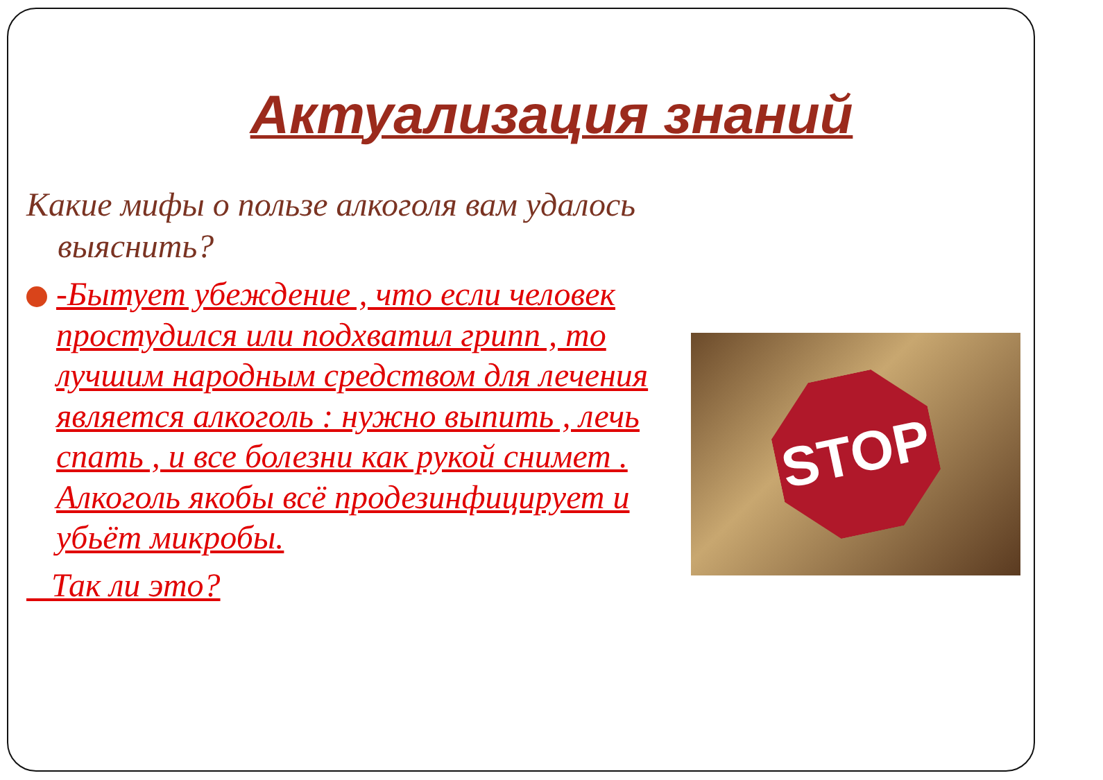Актуализация знаний
Какие мифы о пользе алкоголя вам удалось выяснить?
-Бытует убеждение , что если человек простудился или подхватил грипп , то лучшим народным средством для лечения является алкоголь : нужно выпить , лечь спать , и все болезни как рукой снимет . Алкоголь якобы всё продезинфицирует и убьёт микробы.
Так ли это?
STOP